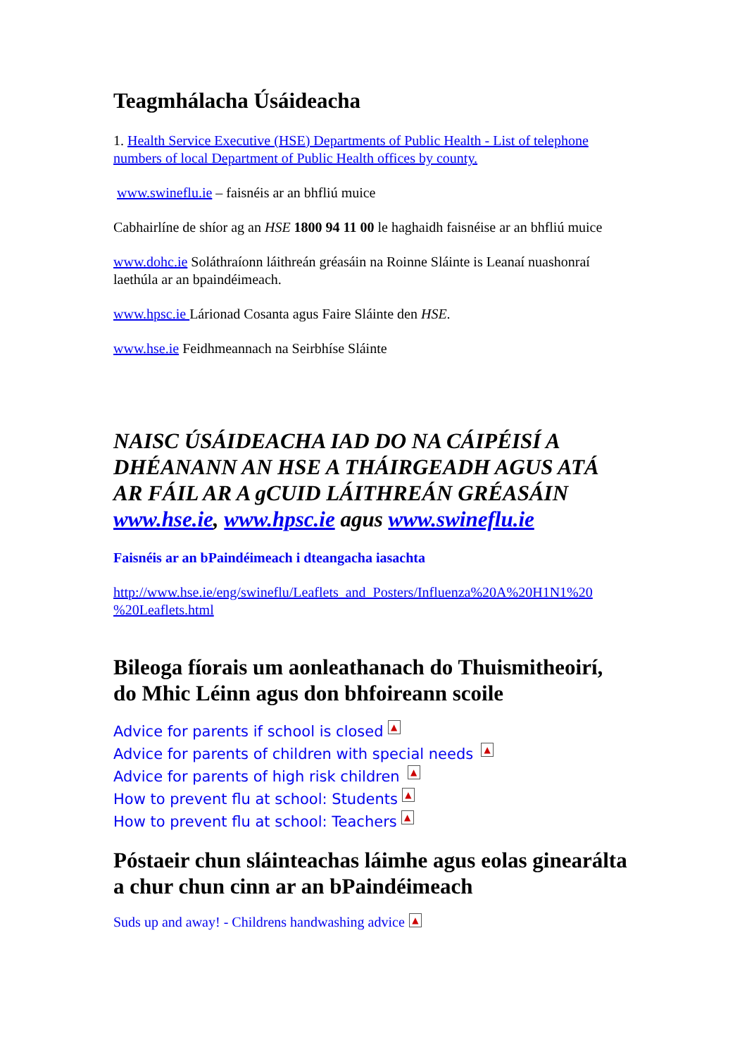Teagmhálacha Úsáideacha
1. Health Service Executive (HSE) Departments of Public Health - List of telephone numbers of local Department of Public Health offices by county.
www.swineflu.ie – faisnéis ar an bhfliú muice
Cabhairlíne de shíor ag an HSE 1800 94 11 00 le haghaidh faisnéise ar an bhfliú muice
www.dohc.ie Soláthraíonn láithreán gréasáin na Roinne Sláinte is Leanaí nuashonraí laethúla ar an bpaindéimeach.
www.hpsc.ie Lárionad Cosanta agus Faire Sláinte den HSE.
www.hse.ie Feidhmeannach na Seirbhíse Sláinte
NAISC ÚSÁIDEACHA IAD DO NA CÁIPÉISÍ A DHÉANANN AN HSE A THÁIRGEADH AGUS ATÁ AR FÁIL AR A gCUID LÁITHREÁN GRÉASÁIN www.hse.ie, www.hpsc.ie agus www.swineflu.ie
Faisnéis ar an bPaindéimeach i dteangacha iasachta
http://www.hse.ie/eng/swineflu/Leaflets_and_Posters/Influenza%20A%20H1N1%20 %20Leaflets.html
Bileoga fíorais um aonleathanach do Thuismitheoirí, do Mhic Léinn agus don bhfoireann scoile
Advice for parents if school is closed ▲
Advice for parents of children with special needs ▲
Advice for parents of high risk children ▲
How to prevent flu at school: Students ▲
How to prevent flu at school: Teachers ▲
Póstaeir chun sláinteachas láimhe agus eolas ginearálta a chur chun cinn ar an bPaindéimeach
Suds up and away! - Childrens handwashing advice ▲